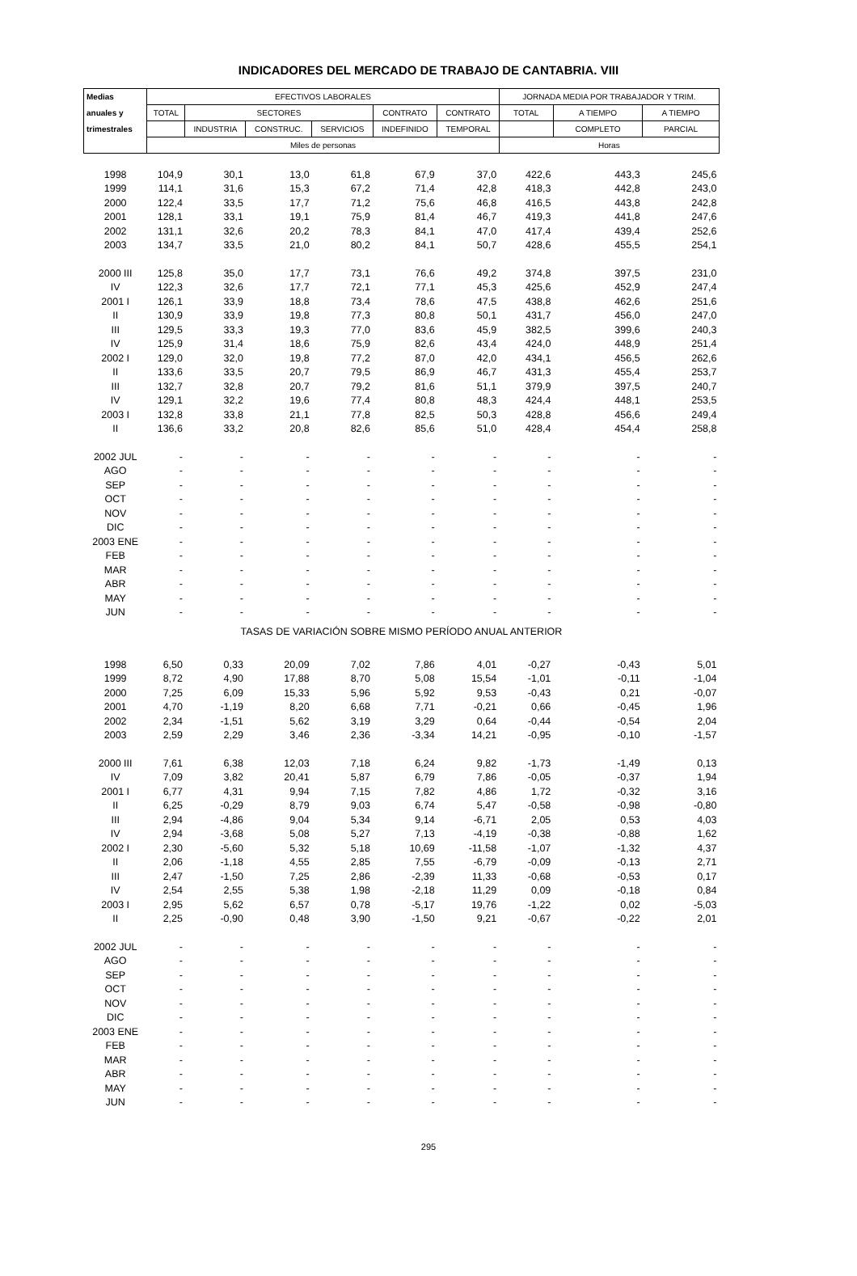INDICADORES DEL MERCADO DE TRABAJO DE CANTABRIA. VIII
| Medias | EFECTIVOS LABORALES | | | | | | JORNADA MEDIA POR TRABAJADOR Y TRIM. | | |
| --- | --- | --- | --- | --- | --- | --- | --- | --- | --- |
| anuales y | TOTAL | SECTORES | | | CONTRATO | CONTRATO | TOTAL | A TIEMPO | A TIEMPO |
| trimestrales | | INDUSTRIA | CONSTRUC. | SERVICIOS | INDEFINIDO | TEMPORAL | | COMPLETO | PARCIAL |
| | Miles de personas | | | | | | Horas | | |
| 1998 | 104,9 | 30,1 | 13,0 | 61,8 | 67,9 | 37,0 | 422,6 | 443,3 | 245,6 |
| 1999 | 114,1 | 31,6 | 15,3 | 67,2 | 71,4 | 42,8 | 418,3 | 442,8 | 243,0 |
| 2000 | 122,4 | 33,5 | 17,7 | 71,2 | 75,6 | 46,8 | 416,5 | 443,8 | 242,8 |
| 2001 | 128,1 | 33,1 | 19,1 | 75,9 | 81,4 | 46,7 | 419,3 | 441,8 | 247,6 |
| 2002 | 131,1 | 32,6 | 20,2 | 78,3 | 84,1 | 47,0 | 417,4 | 439,4 | 252,6 |
| 2003 | 134,7 | 33,5 | 21,0 | 80,2 | 84,1 | 50,7 | 428,6 | 455,5 | 254,1 |
| 2000 III | 125,8 | 35,0 | 17,7 | 73,1 | 76,6 | 49,2 | 374,8 | 397,5 | 231,0 |
| IV | 122,3 | 32,6 | 17,7 | 72,1 | 77,1 | 45,3 | 425,6 | 452,9 | 247,4 |
| 2001 I | 126,1 | 33,9 | 18,8 | 73,4 | 78,6 | 47,5 | 438,8 | 462,6 | 251,6 |
| II | 130,9 | 33,9 | 19,8 | 77,3 | 80,8 | 50,1 | 431,7 | 456,0 | 247,0 |
| III | 129,5 | 33,3 | 19,3 | 77,0 | 83,6 | 45,9 | 382,5 | 399,6 | 240,3 |
| IV | 125,9 | 31,4 | 18,6 | 75,9 | 82,6 | 43,4 | 424,0 | 448,9 | 251,4 |
| 2002 I | 129,0 | 32,0 | 19,8 | 77,2 | 87,0 | 42,0 | 434,1 | 456,5 | 262,6 |
| II | 133,6 | 33,5 | 20,7 | 79,5 | 86,9 | 46,7 | 431,3 | 455,4 | 253,7 |
| III | 132,7 | 32,8 | 20,7 | 79,2 | 81,6 | 51,1 | 379,9 | 397,5 | 240,7 |
| IV | 129,1 | 32,2 | 19,6 | 77,4 | 80,8 | 48,3 | 424,4 | 448,1 | 253,5 |
| 2003 I | 132,8 | 33,8 | 21,1 | 77,8 | 82,5 | 50,3 | 428,8 | 456,6 | 249,4 |
| II | 136,6 | 33,2 | 20,8 | 82,6 | 85,6 | 51,0 | 428,4 | 454,4 | 258,8 |
| 2002 JUL | - | - | - | - | - | - | - | - | - |
| AGO | - | - | - | - | - | - | - | - | - |
| SEP | - | - | - | - | - | - | - | - | - |
| OCT | - | - | - | - | - | - | - | - | - |
| NOV | - | - | - | - | - | - | - | - | - |
| DIC | - | - | - | - | - | - | - | - | - |
| 2003 ENE | - | - | - | - | - | - | - | - | - |
| FEB | - | - | - | - | - | - | - | - | - |
| MAR | - | - | - | - | - | - | - | - | - |
| ABR | - | - | - | - | - | - | - | - | - |
| MAY | - | - | - | - | - | - | - | - | - |
| JUN | - | - | - | - | - | - | - | - | - |
| TASAS DE VARIACIÓN SOBRE MISMO PERÍODO ANUAL ANTERIOR | | | | | | | | | |
| 1998 | 6,50 | 0,33 | 20,09 | 7,02 | 7,86 | 4,01 | -0,27 | -0,43 | 5,01 |
| 1999 | 8,72 | 4,90 | 17,88 | 8,70 | 5,08 | 15,54 | -1,01 | -0,11 | -1,04 |
| 2000 | 7,25 | 6,09 | 15,33 | 5,96 | 5,92 | 9,53 | -0,43 | 0,21 | -0,07 |
| 2001 | 4,70 | -1,19 | 8,20 | 6,68 | 7,71 | -0,21 | 0,66 | -0,45 | 1,96 |
| 2002 | 2,34 | -1,51 | 5,62 | 3,19 | 3,29 | 0,64 | -0,44 | -0,54 | 2,04 |
| 2003 | 2,59 | 2,29 | 3,46 | 2,36 | -3,34 | 14,21 | -0,95 | -0,10 | -1,57 |
| 2000 III | 7,61 | 6,38 | 12,03 | 7,18 | 6,24 | 9,82 | -1,73 | -1,49 | 0,13 |
| IV | 7,09 | 3,82 | 20,41 | 5,87 | 6,79 | 7,86 | -0,05 | -0,37 | 1,94 |
| 2001 I | 6,77 | 4,31 | 9,94 | 7,15 | 7,82 | 4,86 | 1,72 | -0,32 | 3,16 |
| II | 6,25 | -0,29 | 8,79 | 9,03 | 6,74 | 5,47 | -0,58 | -0,98 | -0,80 |
| III | 2,94 | -4,86 | 9,04 | 5,34 | 9,14 | -6,71 | 2,05 | 0,53 | 4,03 |
| IV | 2,94 | -3,68 | 5,08 | 5,27 | 7,13 | -4,19 | -0,38 | -0,88 | 1,62 |
| 2002 I | 2,30 | -5,60 | 5,32 | 5,18 | 10,69 | -11,58 | -1,07 | -1,32 | 4,37 |
| II | 2,06 | -1,18 | 4,55 | 2,85 | 7,55 | -6,79 | -0,09 | -0,13 | 2,71 |
| III | 2,47 | -1,50 | 7,25 | 2,86 | -2,39 | 11,33 | -0,68 | -0,53 | 0,17 |
| IV | 2,54 | 2,55 | 5,38 | 1,98 | -2,18 | 11,29 | 0,09 | -0,18 | 0,84 |
| 2003 I | 2,95 | 5,62 | 6,57 | 0,78 | -5,17 | 19,76 | -1,22 | 0,02 | -5,03 |
| II | 2,25 | -0,90 | 0,48 | 3,90 | -1,50 | 9,21 | -0,67 | -0,22 | 2,01 |
| 2002 JUL | - | - | - | - | - | - | - | - | - |
| AGO | - | - | - | - | - | - | - | - | - |
| SEP | - | - | - | - | - | - | - | - | - |
| OCT | - | - | - | - | - | - | - | - | - |
| NOV | - | - | - | - | - | - | - | - | - |
| DIC | - | - | - | - | - | - | - | - | - |
| 2003 ENE | - | - | - | - | - | - | - | - | - |
| FEB | - | - | - | - | - | - | - | - | - |
| MAR | - | - | - | - | - | - | - | - | - |
| ABR | - | - | - | - | - | - | - | - | - |
| MAY | - | - | - | - | - | - | - | - | - |
| JUN | - | - | - | - | - | - | - | - | - |
295